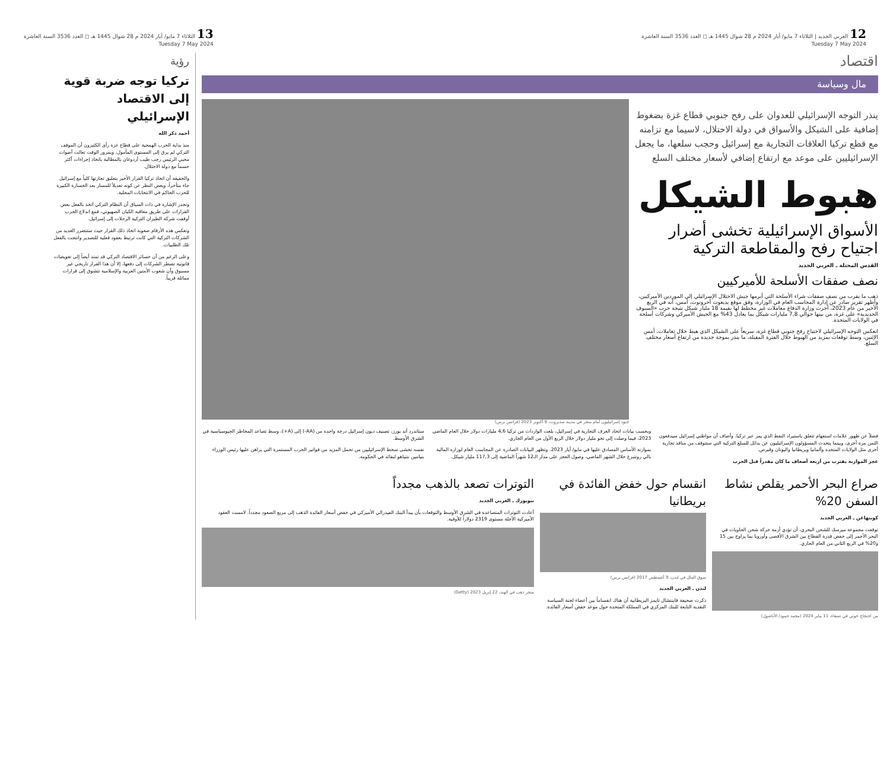12 العربي الجديد | الثلاثاء 7 مايو/ أيار 2024 م 28 شوال 1445 هـ ◻ العدد 3536 السنة العاشرة
Tuesday 7 May 2024
13 الثلاثاء 7 مايو/ أيار 2024 م 28 شوال 1445 هـ ◻ العدد 3536 السنة العاشرة
Tuesday 7 May 2024
اقتصاد
مال وسياسة
ينذر التوجه الإسرائيلي للعدوان على رفح جنوبي قطاع غزة بضغوط إضافية على الشيكل والأسواق في دولة الاحتلال، لاسيما مع تزامنه مع قطع تركيا العلاقات التجارية مع إسرائيل وحجب سلعها، ما يجعل الإسرائيليين على موعد مع ارتفاع إضافي لأسعار مختلف السلع
هبوط الشيكل
الأسواق الإسرائيلية تخشى أضرار اجتياح رفح والمقاطعة التركية
القدس المحتلة ـ العربي الجديد
نصف صفقات الأسلحة للأميركيين
ذهب ما يقرب من نصف صفقات شراء الأسلحة التي أبرمها جيش الاحتلال الإسرائيلي إلى الموردين الأميركيين، وأظهر تقرير صادر عن إدارة المحاسب العام في الوزارة، وفق موقع يديعوت أحرونوت، أمس، أنه في الربع الأخير من عام 2023، أجرت وزارة الدفاع معاملات غير مخطط لها بقيمة 18 مليار شيكل نتيجة حرب «السيوف الحديدية» على غزة، من بينها حوالي 7,8 مليارات شيكل بما يعادل 43% مع الجيش الأميركي وشركات أسلحة في الولايات المتحدة.
انعكس التوجه الإسرائيلي لاجتياح رفح جنوبي قطاع غزة، سريعاً على الشيكل الذي هبط خلال تعاملات، أمس الإثنين، وسط توقعات بمزيد من الهبوط خلال الفترة المقبلة، ما ينذر بموجة جديدة من ارتفاع أسعار مختلف السلع.
جنود إسرائيليون أمام متجر في مدينة سديروت، 9 أكتوبر 2023 (فرانس برس)
فضلاً عن ظهور علامات استفهام تتعلق باستيراد النفط الذي يمر عبر تركيا. وأضاف أن مواطني إسرائيل سيدفعون الثمن مرة أخرى، وبينما يتحدث المسؤولون الإسرائيليون عن بدائل للسلع التركية التي ستتوقف من منافذ تجارية أخرى مثل الولايات المتحدة وألمانيا وبريطانيا واليونان وقبرص.
عجز الموازنة يقترب من أربعة أضعاف ما كان مقدراً قبل الحرب
وبحسب بيانات اتحاد الغرف التجارية في إسرائيل، بلغت الواردات من تركيا 4,6 مليارات دولار خلال العام الماضي 2023، فيما وصلت إلى نحو مليار دولار خلال الربع الأول من العام الجاري.
بموازنة الأساس المصادق عليها في مايو/ أيار 2023. وتظهر البيانات الصادرة عن المحاسب العام لوزارة المالية بالي روتنبرغ خلال الشهر الماضي، وصول العجز على مدار الـ12 شهراً الماضية إلى 117,3 مليار شيكل.
ستاندرد آند بورز، تصنيف ديون إسرائيل درجة واحدة من (AA-) إلى (A+)، وسط تصاعد المخاطر الجيوسياسية في الشرق الأوسط.
نفسه تخشى سخط الإسرائيليين من تحمل المزيد من فواتير الحرب المستمرة التي يراهن عليها رئيس الوزراء بنيامين نتنياهو لبقائه في الحكومة.
صراع البحر الأحمر يقلص نشاط السفن 20%
كوبنهاغن ـ العربي الجديد
توقعت مجموعة ميرسك للشحن البحري، أن تؤدي أزمة حركة شحن الحاويات في البحر الأحمر إلى خفض قدرة القطاع بين الشرق الأقصى وأوروبا بما يراوح بين 15 و20% في الربع الثاني من العام الجاري.
من احتجاج حوثي في صنعاء، 11 يناير 2024 (محمد حمود/ الأناضول)
انقسام حول خفض الفائدة في بريطانيا
سوق المال في لندن، 9 أغسطس 2017 (فرانس برس)
لندن ـ العربي الجديد
ذكرت صحيفة فايننشال تايمز البريطانية أن هناك انقساماً بين أعضاء لجنة السياسة النقدية التابعة للبنك المركزي في المملكة المتحدة حول موعد خفض أسعار الفائدة.
التوترات تصعد بالذهب مجدداً
نيويورك ـ العربي الجديد
أعادت التوترات المتصاعدة في الشرق الأوسط والتوقعات بأن يبدأ البنك الفيدرالي الأميركي في خفض أسعار الفائدة الذهب إلى مربع الصعود مجدداً. لامست العقود الأميركية الآجلة مستوى 2319 دولاراً للأوقية.
متجر ذهب في الهند، 22 إبريل 2023 (Getty)
رؤية
تركيا توجه ضربة قوية إلى الاقتصاد الإسرائيلي
أحمد ذكر الله
منذ بداية الحرب الهمجية على قطاع غزة رأى الكثيرون أن الموقف التركي لم يرق إلى المستوى المأمول، وبمرور الوقت تعالت أصوات محبي الرئيس رجب طيب أردوغان بالمطالبة باتخاذ إجراءات أكثر حسماً مع دولة الاحتلال.
والحقيقة أن اتخاذ تركيا القرار الأخير بتعليق تجارتها كلياً مع إسرائيل جاء متأخراً، وبغض النظر عن كونه تعديلاً للمسار بعد الخسارة الكبيرة للحزب الحاكم في الانتخابات المحلية.
وتجدر الإشارة في ذات السياق أن النظام التركي اتخذ بالفعل بعض القرارات على طريق معاقبة الكيان الصهيوني، فمع اندلاع الحرب أوقفت شركة الطيران التركية الرحلات إلى إسرائيل.
وتعكس هذه الأرقام صعوبة اتخاذ ذلك القرار حيث ستتضرر العديد من الشركات التركية التي كانت ترتبط بعقود فعلية للتصدير وانتجت بالفعل تلك الطلبيات.
وعلى الرغم من أن خسائر الاقتصاد التركي قد تمتد أيضاً إلى تعويضات قانونية تضطر الشركات إلى دفعها، إلا أن هذا القرار تاريخي غير مسبوق وأن شعوب الأمتين العربية والإسلامية تتشوق إلى قرارات مماثلة قريباً.